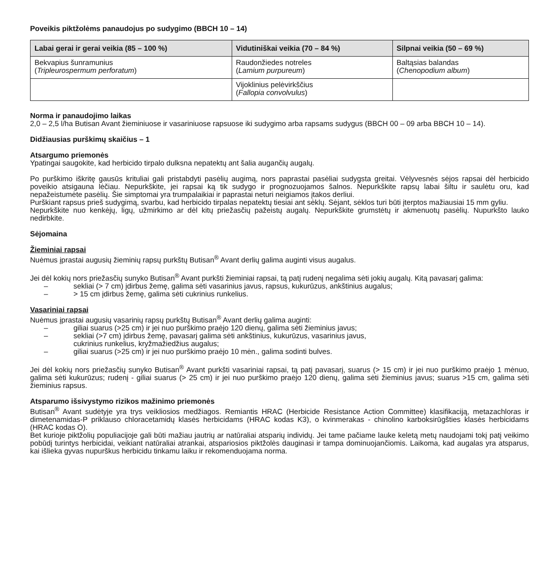Poveikis piktžolėms panaudojus po sudygimo (BBCH 10 – 14)
| Labai gerai ir gerai veikia (85 – 100 %) | Vidutiniškai veikia (70 – 84 %) | Silpnai veikia (50 – 69 %) |
| --- | --- | --- |
| Bekvapius šunramunius ( Tripleurospermum perforatum ) | Raudonžiedes notreles ( Lamium purpureum ) | Baltąsias balandas ( Chenopodium album ) |
| | Vijoklinius pelėvirkščius ( Fallopia convolvulus ) | |
Norma ir panaudojimo laikas
2,0 – 2,5 l/ha Butisan Avant žieminiuose ir vasariniuose rapsuose iki sudygimo arba rapsams sudygus (BBCH 00 – 09 arba BBCH 10 – 14).
Didžiausias purškimų skaičius – 1
Atsargumo priemonės
Ypatingai saugokite, kad herbicido tirpalo dulksna nepatektų ant šalia augančių augalų.
Po purškimo iškritę gausūs krituliai gali pristabdyti pasėlių augimą, nors paprastai pasėliai sudygsta greitai. Vėlyvesnės sėjos rapsai dėl herbicido poveikio atsigauna lėčiau. Nepurkškite, jei rapsai ką tik sudygo ir prognozuojamos šalnos. Nepurkškite rapsų labai šiltu ir saulėtu oru, kad nepažeistumėte pasėlių. Šie simptomai yra trumpalaikiai ir paprastai neturi neigiamos įtakos derliui.
Purškiant rapsus prieš sudygimą, svarbu, kad herbicido tirpalas nepatektų tiesiai ant sėklų. Sėjant, sėklos turi būti įterptos mažiausiai 15 mm gyliu.
Nepurkškite nuo kenkėjų, ligų, užmirkimo ar dėl kitų priežasčių pažeistų augalų. Nepurkškite grumstėtų ir akmenuotų pasėlių. Nupurkšto lauko nedirbkite.
Sėjomaina
Žieminiai rapsai
Nuėmus įprastai augusių žieminių rapsų purkštų Butisan<sup>®</sup> Avant derlių galima auginti visus augalus.
Jei dėl kokių nors priežasčių sunyko Butisan<sup>®</sup> Avant purkšti žieminiai rapsai, tą patį rudenį negalima sėti jokių augalų. Kitą pavasarį galima:
– sekliai (> 7 cm) įdirbus žemę, galima sėti vasarinius javus, rapsus, kukurūzus, ankštinius augalus;
– > 15 cm įdirbus žemę, galima sėti cukrinius runkelius.
Vasariniai rapsai
Nuėmus įprastai augusių vasarinių rapsų purkštų Butisan<sup>®</sup> Avant derlių galima auginti:
– giliai suarus (>25 cm) ir jei nuo purškimo praėjo 120 dienų, galima sėti žieminius javus;
– sekliai (>7 cm) įdirbus žemę, pavasarį galima sėti ankštinius, kukurūzus, vasarinius javus,
cukrinius runkelius, kryžmažiedžius augalus;
– giliai suarus (>25 cm) ir jei nuo purškimo praėjo 10 mėn., galima sodinti bulves.
Jei dėl kokių nors priežasčių sunyko Butisan<sup>®</sup> Avant purkšti vasariniai rapsai, tą patį pavasarį, suarus (> 15 cm) ir jei nuo purškimo praėjo 1 mėnuo, galima sėti kukurūzus; rudenį - giliai suarus (> 25 cm) ir jei nuo purškimo praėjo 120 dienų, galima sėti žieminius javus; suarus >15 cm, galima sėti žieminius rapsus.
Atsparumo išsivystymo rizikos mažinimo priemonės
Butisan<sup>®</sup> Avant sudėtyje yra trys veikliosios medžiagos. Remiantis HRAC (Herbicide Resistance Action Committee) klasifikaciją, metazachloras ir dimetenamidas-P priklauso chloracetamidų klasės herbicidams (HRAC kodas K3), o kvinmerakas - chinolino karboksirūgšties klasės herbicidams (HRAC kodas O).
Bet kurioje piktžolių populiacijoje gali būti mažiau jautrių ar natūraliai atsparių individų. Jei tame pačiame lauke keletą metų naudojami tokį patį veikimo pobūdį turintys herbicidai, veikiant natūraliai atrankai, atspariosios piktžolės dauginasi ir tampa dominuojančiomis. Laikoma, kad augalas yra atsparus, kai išlieka gyvas nupurškus herbicidu tinkamu laiku ir rekomenduojama norma.